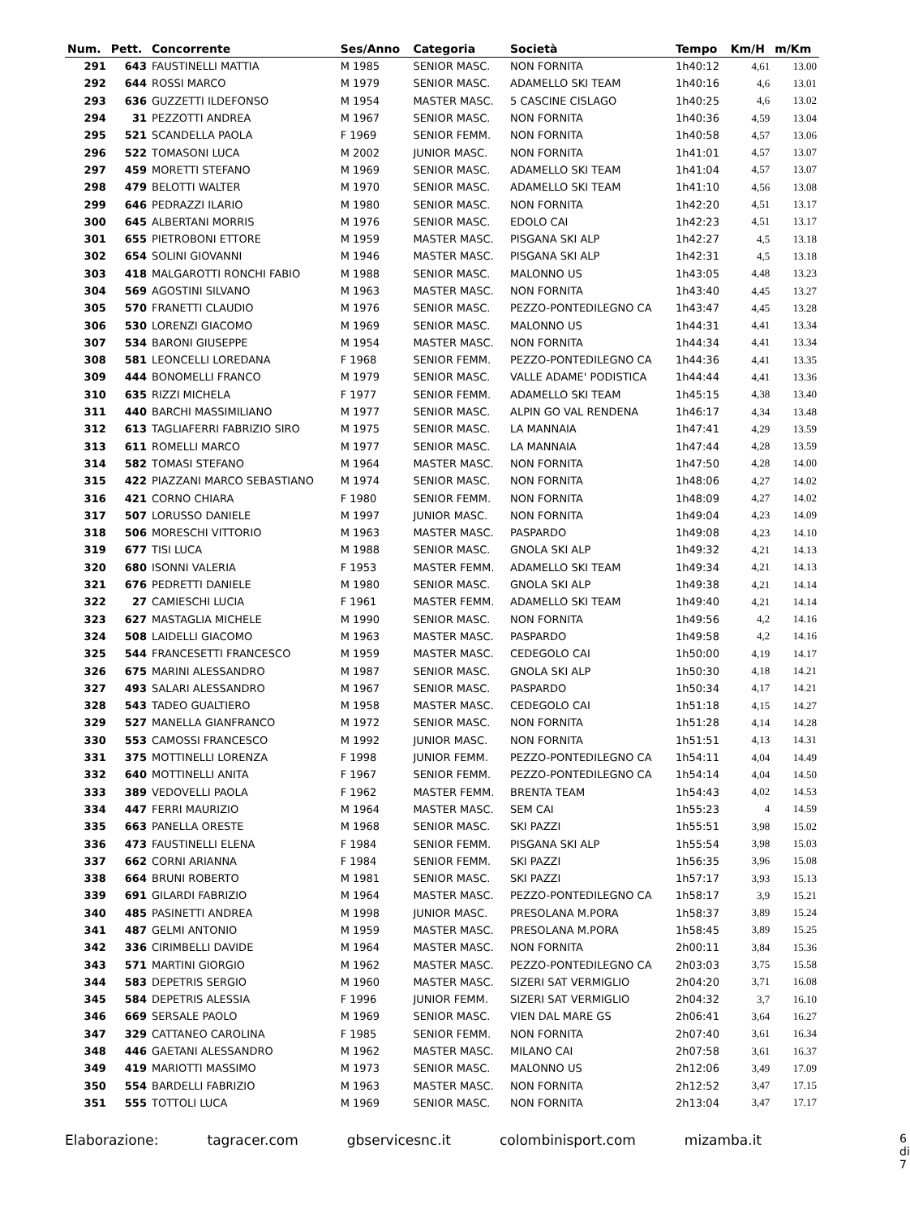| Num. | Pett. | Concorrente | Ses/Anno | Categoria | Società | Tempo | Km/H | m/Km |
| --- | --- | --- | --- | --- | --- | --- | --- | --- |
| 291 | 643 | FAUSTINELLI MATTIA | M 1985 | SENIOR MASC. | NON FORNITA | 1h40:12 | 4,61 | 13.00 |
| 292 | 644 | ROSSI MARCO | M 1979 | SENIOR MASC. | ADAMELLO SKI TEAM | 1h40:16 | 4,6 | 13.01 |
| 293 | 636 | GUZZETTI ILDEFONSO | M 1954 | MASTER MASC. | 5 CASCINE CISLAGO | 1h40:25 | 4,6 | 13.02 |
| 294 | 31 | PEZZOTTI ANDREA | M 1967 | SENIOR MASC. | NON FORNITA | 1h40:36 | 4,59 | 13.04 |
| 295 | 521 | SCANDELLA PAOLA | F 1969 | SENIOR FEMM. | NON FORNITA | 1h40:58 | 4,57 | 13.06 |
| 296 | 522 | TOMASONI LUCA | M 2002 | JUNIOR MASC. | NON FORNITA | 1h41:01 | 4,57 | 13.07 |
| 297 | 459 | MORETTI STEFANO | M 1969 | SENIOR MASC. | ADAMELLO SKI TEAM | 1h41:04 | 4,57 | 13.07 |
| 298 | 479 | BELOTTI WALTER | M 1970 | SENIOR MASC. | ADAMELLO SKI TEAM | 1h41:10 | 4,56 | 13.08 |
| 299 | 646 | PEDRAZZI ILARIO | M 1980 | SENIOR MASC. | NON FORNITA | 1h42:20 | 4,51 | 13.17 |
| 300 | 645 | ALBERTANI MORRIS | M 1976 | SENIOR MASC. | EDOLO CAI | 1h42:23 | 4,51 | 13.17 |
| 301 | 655 | PIETROBONI ETTORE | M 1959 | MASTER MASC. | PISGANA SKI ALP | 1h42:27 | 4,5 | 13.18 |
| 302 | 654 | SOLINI GIOVANNI | M 1946 | MASTER MASC. | PISGANA SKI ALP | 1h42:31 | 4,5 | 13.18 |
| 303 | 418 | MALGAROTTI RONCHI FABIO | M 1988 | SENIOR MASC. | MALONNO US | 1h43:05 | 4,48 | 13.23 |
| 304 | 569 | AGOSTINI SILVANO | M 1963 | MASTER MASC. | NON FORNITA | 1h43:40 | 4,45 | 13.27 |
| 305 | 570 | FRANETTI CLAUDIO | M 1976 | SENIOR MASC. | PEZZO-PONTEDILEGNO CA | 1h43:47 | 4,45 | 13.28 |
| 306 | 530 | LORENZI GIACOMO | M 1969 | SENIOR MASC. | MALONNO US | 1h44:31 | 4,41 | 13.34 |
| 307 | 534 | BARONI GIUSEPPE | M 1954 | MASTER MASC. | NON FORNITA | 1h44:34 | 4,41 | 13.34 |
| 308 | 581 | LEONCELLI LOREDANA | F 1968 | SENIOR FEMM. | PEZZO-PONTEDILEGNO CA | 1h44:36 | 4,41 | 13.35 |
| 309 | 444 | BONOMELLI FRANCO | M 1979 | SENIOR MASC. | VALLE ADAME' PODISTICA | 1h44:44 | 4,41 | 13.36 |
| 310 | 635 | RIZZI MICHELA | F 1977 | SENIOR FEMM. | ADAMELLO SKI TEAM | 1h45:15 | 4,38 | 13.40 |
| 311 | 440 | BARCHI MASSIMILIANO | M 1977 | SENIOR MASC. | ALPIN GO VAL RENDENA | 1h46:17 | 4,34 | 13.48 |
| 312 | 613 | TAGLIAFERRI FABRIZIO SIRO | M 1975 | SENIOR MASC. | LA MANNAIA | 1h47:41 | 4,29 | 13.59 |
| 313 | 611 | ROMELLI MARCO | M 1977 | SENIOR MASC. | LA MANNAIA | 1h47:44 | 4,28 | 13.59 |
| 314 | 582 | TOMASI STEFANO | M 1964 | MASTER MASC. | NON FORNITA | 1h47:50 | 4,28 | 14.00 |
| 315 | 422 | PIAZZANI MARCO SEBASTIANO | M 1974 | SENIOR MASC. | NON FORNITA | 1h48:06 | 4,27 | 14.02 |
| 316 | 421 | CORNO CHIARA | F 1980 | SENIOR FEMM. | NON FORNITA | 1h48:09 | 4,27 | 14.02 |
| 317 | 507 | LORUSSO DANIELE | M 1997 | JUNIOR MASC. | NON FORNITA | 1h49:04 | 4,23 | 14.09 |
| 318 | 506 | MORESCHI VITTORIO | M 1963 | MASTER MASC. | PASPARDO | 1h49:08 | 4,23 | 14.10 |
| 319 | 677 | TISI LUCA | M 1988 | SENIOR MASC. | GNOLA SKI ALP | 1h49:32 | 4,21 | 14.13 |
| 320 | 680 | ISONNI VALERIA | F 1953 | MASTER FEMM. | ADAMELLO SKI TEAM | 1h49:34 | 4,21 | 14.13 |
| 321 | 676 | PEDRETTI DANIELE | M 1980 | SENIOR MASC. | GNOLA SKI ALP | 1h49:38 | 4,21 | 14.14 |
| 322 | 27 | CAMIESCHI LUCIA | F 1961 | MASTER FEMM. | ADAMELLO SKI TEAM | 1h49:40 | 4,21 | 14.14 |
| 323 | 627 | MASTAGLIA MICHELE | M 1990 | SENIOR MASC. | NON FORNITA | 1h49:56 | 4,2 | 14.16 |
| 324 | 508 | LAIDELLI GIACOMO | M 1963 | MASTER MASC. | PASPARDO | 1h49:58 | 4,2 | 14.16 |
| 325 | 544 | FRANCESETTI FRANCESCO | M 1959 | MASTER MASC. | CEDEGOLO CAI | 1h50:00 | 4,19 | 14.17 |
| 326 | 675 | MARINI ALESSANDRO | M 1987 | SENIOR MASC. | GNOLA SKI ALP | 1h50:30 | 4,18 | 14.21 |
| 327 | 493 | SALARI ALESSANDRO | M 1967 | SENIOR MASC. | PASPARDO | 1h50:34 | 4,17 | 14.21 |
| 328 | 543 | TADEO GUALTIERO | M 1958 | MASTER MASC. | CEDEGOLO CAI | 1h51:18 | 4,15 | 14.27 |
| 329 | 527 | MANELLA GIANFRANCO | M 1972 | SENIOR MASC. | NON FORNITA | 1h51:28 | 4,14 | 14.28 |
| 330 | 553 | CAMOSSI FRANCESCO | M 1992 | JUNIOR MASC. | NON FORNITA | 1h51:51 | 4,13 | 14.31 |
| 331 | 375 | MOTTINELLI LORENZA | F 1998 | JUNIOR FEMM. | PEZZO-PONTEDILEGNO CA | 1h54:11 | 4,04 | 14.49 |
| 332 | 640 | MOTTINELLI ANITA | F 1967 | SENIOR FEMM. | PEZZO-PONTEDILEGNO CA | 1h54:14 | 4,04 | 14.50 |
| 333 | 389 | VEDOVELLI PAOLA | F 1962 | MASTER FEMM. | BRENTA TEAM | 1h54:43 | 4,02 | 14.53 |
| 334 | 447 | FERRI MAURIZIO | M 1964 | MASTER MASC. | SEM CAI | 1h55:23 | 4 | 14.59 |
| 335 | 663 | PANELLA ORESTE | M 1968 | SENIOR MASC. | SKI PAZZI | 1h55:51 | 3,98 | 15.02 |
| 336 | 473 | FAUSTINELLI ELENA | F 1984 | SENIOR FEMM. | PISGANA SKI ALP | 1h55:54 | 3,98 | 15.03 |
| 337 | 662 | CORNI ARIANNA | F 1984 | SENIOR FEMM. | SKI PAZZI | 1h56:35 | 3,96 | 15.08 |
| 338 | 664 | BRUNI ROBERTO | M 1981 | SENIOR MASC. | SKI PAZZI | 1h57:17 | 3,93 | 15.13 |
| 339 | 691 | GILARDI FABRIZIO | M 1964 | MASTER MASC. | PEZZO-PONTEDILEGNO CA | 1h58:17 | 3,9 | 15.21 |
| 340 | 485 | PASINETTI ANDREA | M 1998 | JUNIOR MASC. | PRESOLANA M.PORA | 1h58:37 | 3,89 | 15.24 |
| 341 | 487 | GELMI ANTONIO | M 1959 | MASTER MASC. | PRESOLANA M.PORA | 1h58:45 | 3,89 | 15.25 |
| 342 | 336 | CIRIMBELLI DAVIDE | M 1964 | MASTER MASC. | NON FORNITA | 2h00:11 | 3,84 | 15.36 |
| 343 | 571 | MARTINI GIORGIO | M 1962 | MASTER MASC. | PEZZO-PONTEDILEGNO CA | 2h03:03 | 3,75 | 15.58 |
| 344 | 583 | DEPETRIS SERGIO | M 1960 | MASTER MASC. | SIZERI SAT VERMIGLIO | 2h04:20 | 3,71 | 16.08 |
| 345 | 584 | DEPETRIS ALESSIA | F 1996 | JUNIOR FEMM. | SIZERI SAT VERMIGLIO | 2h04:32 | 3,7 | 16.10 |
| 346 | 669 | SERSALE PAOLO | M 1969 | SENIOR MASC. | VIEN DAL MARE GS | 2h06:41 | 3,64 | 16.27 |
| 347 | 329 | CATTANEO CAROLINA | F 1985 | SENIOR FEMM. | NON FORNITA | 2h07:40 | 3,61 | 16.34 |
| 348 | 446 | GAETANI ALESSANDRO | M 1962 | MASTER MASC. | MILANO CAI | 2h07:58 | 3,61 | 16.37 |
| 349 | 419 | MARIOTTI MASSIMO | M 1973 | SENIOR MASC. | MALONNO US | 2h12:06 | 3,49 | 17.09 |
| 350 | 554 | BARDELLI FABRIZIO | M 1963 | MASTER MASC. | NON FORNITA | 2h12:52 | 3,47 | 17.15 |
| 351 | 555 | TOTTOLI LUCA | M 1969 | SENIOR MASC. | NON FORNITA | 2h13:04 | 3,47 | 17.17 |
Elaborazione: tagracer.com gbservicesnc.it colombinisport.com mizamba.it 6 di 7